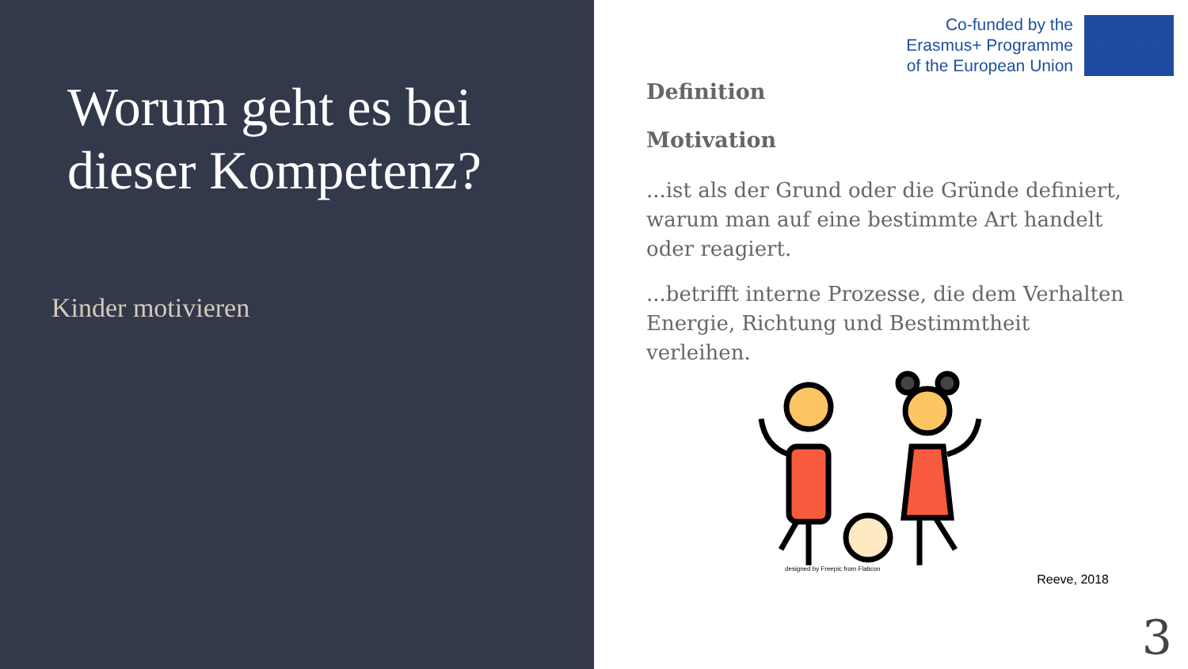Worum geht es bei dieser Kompetenz?
Kinder motivieren
Co-funded by the
Erasmus+ Programme
of the European Union
★ ★ ★ ★
Definition
Motivation
...ist als der Grund oder die Gründe definiert, warum man auf eine bestimmte Art handelt oder reagiert.
...betrifft interne Prozesse, die dem Verhalten Energie, Richtung und Bestimmtheit verleihen.
designed by Freepic from Flaticon
Reeve, 2018
3